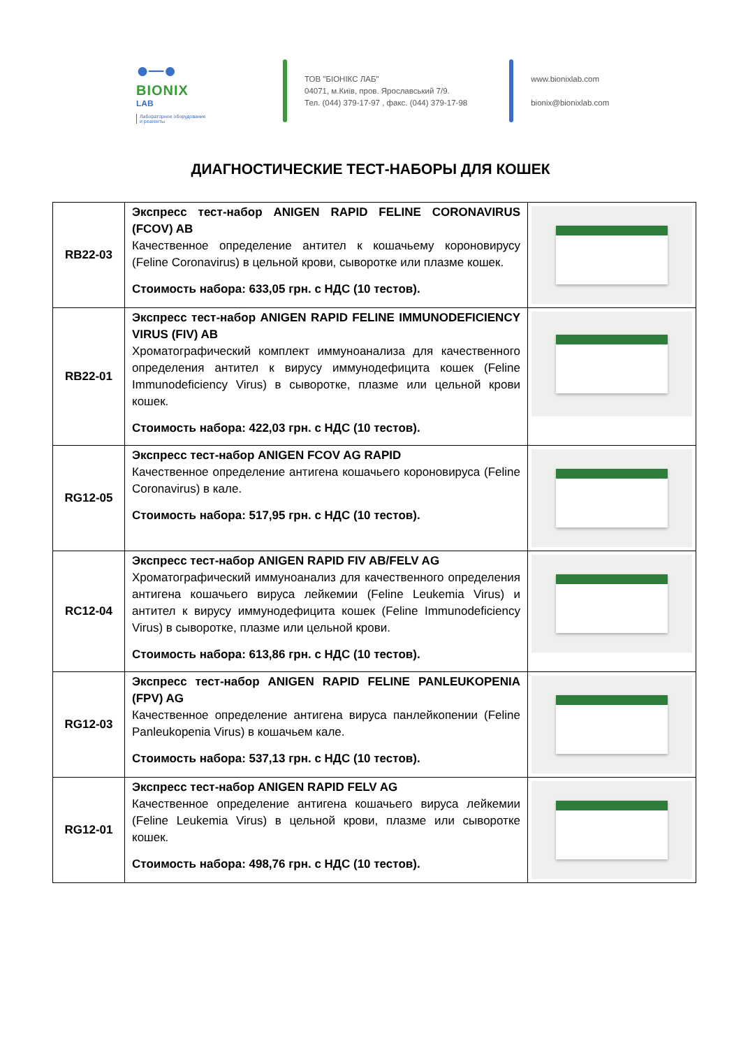●─●
BIONIX
LAB
Лабораторное оборудование
и реагенты
ТОВ "БІОНІКС ЛАБ"
04071, м.Київ, пров. Ярославський 7/9.
Тел. (044) 379-17-97 , факс. (044) 379-17-98
www.bionixlab.com
bionix@bionixlab.com
ДИАГНОСТИЧЕСКИЕ ТЕСТ-НАБОРЫ ДЛЯ КОШЕК
| RB22-03 | Экспресс тест-набор ANIGEN RAPID FELINE CORONAVIRUS (FCOV) AB Качественное определение антител к кошачьему короновирусу (Feline Coronavirus) в цельной крови, сыворотке или плазме кошек. Стоимость набора: 633,05 грн. с НДС (10 тестов). | |
| RB22-01 | Экспресс тест-набор ANIGEN RAPID FELINE IMMUNODEFICIENCY VIRUS (FIV) AB Хроматографический комплект иммуноанализа для качественного определения антител к вирусу иммунодефицита кошек (Feline Immunodeficiency Virus) в сыворотке, плазме или цельной крови кошек. Стоимость набора: 422,03 грн. с НДС (10 тестов). | |
| RG12-05 | Экспресс тест-набор ANIGEN FCOV AG RAPID Качественное определение антигена кошачьего короновируса (Feline Coronavirus) в кале. Стоимость набора: 517,95 грн. с НДС (10 тестов). | |
| RC12-04 | Экспресс тест-набор ANIGEN RAPID FIV AB/FELV AG Хроматографический иммуноанализ для качественного определения антигена кошачьего вируса лейкемии (Feline Leukemia Virus) и антител к вирусу иммунодефицита кошек (Feline Immunodeficiency Virus) в сыворотке, плазме или цельной крови. Стоимость набора: 613,86 грн. с НДС (10 тестов). | |
| RG12-03 | Экспресс тест-набор ANIGEN RAPID FELINE PANLEUKOPENIA (FPV) AG Качественное определение антигена вируса панлейкопении (Feline Panleukopenia Virus) в кошачьем кале. Стоимость набора: 537,13 грн. с НДС (10 тестов). | |
| RG12-01 | Экспресс тест-набор ANIGEN RAPID FELV AG Качественное определение антигена кошачьего вируса лейкемии (Feline Leukemia Virus) в цельной крови, плазме или сыворотке кошек. Стоимость набора: 498,76 грн. с НДС (10 тестов). | |